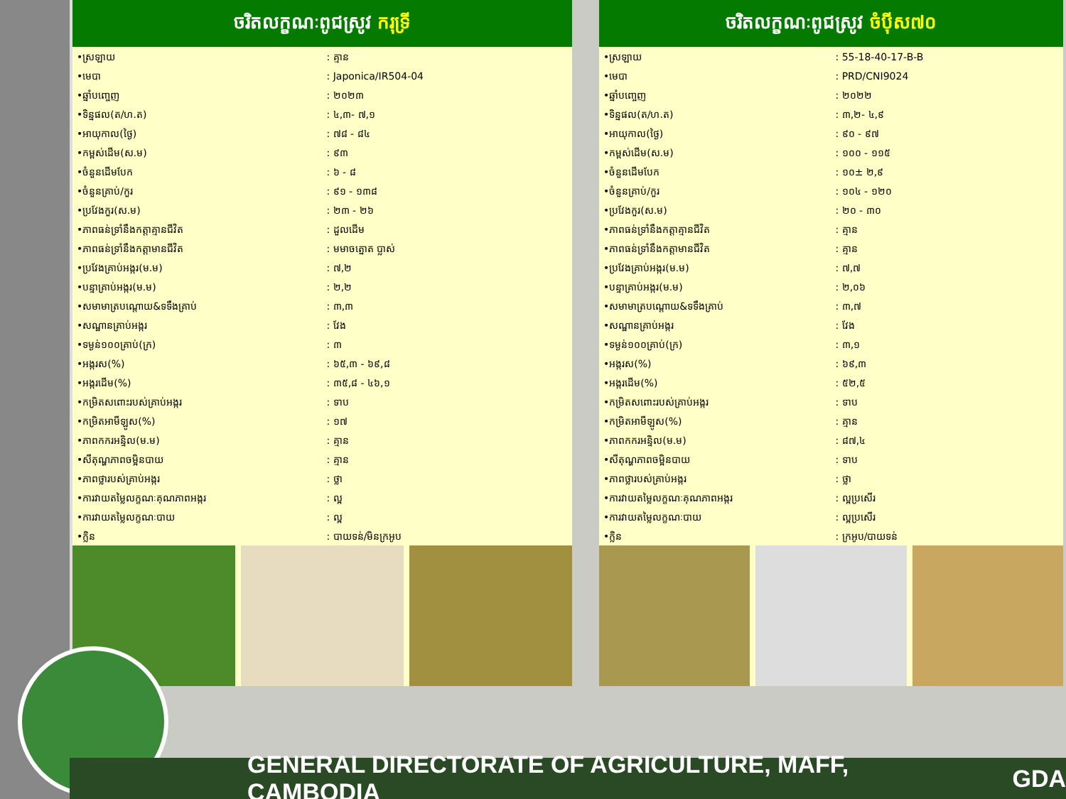ចរិតលក្ខណៈពូជស្រូវ ករុទ្រី
| •ស្រឡាយ | : គ្មាន |
| •មេបា | : Japonica/IR504-04 |
| •ឆ្នាំបញ្ចេញ | : ២០២៣ |
| •ទិន្នផល(ត/ហ.ត) | : ៤,៣- ៧,១ |
| •អាយុកាល(ថ្ងៃ) | : ៧៨ - ៨៤ |
| •កម្ពស់ដើម(ស.ម) | : ៩៣ |
| •ចំនួនដើមបែក | : ៦ - ៨ |
| •ចំនួនគ្រាប់/កួរ | : ៩១ - ១៣៨ |
| •ប្រវែងកួរ(ស.ម) | : ២៣ - ២៦ |
| •ភាពធន់ទ្រាំនឹងកត្តាគ្មានជីវិត | : ដួលដើម |
| •ភាពធន់ទ្រាំនឹងកត្តាមានជីវិត | : មមាចត្នោត ប្លាស់ |
| •ប្រវែងគ្រាប់អង្ករ(ម.ម) | : ៧,២ |
| •បន្ទាគ្រាប់អង្ករ(ម.ម) | : ២,២ |
| •សមាមាត្របណ្ដោយ&ទទឹងគ្រាប់ | : ៣,៣ |
| •សណ្ឋានគ្រាប់អង្ករ | : វែង |
| •ទម្ងន់១០០គ្រាប់(ក្រ) | : ៣ |
| •អង្ករស(%) | : ៦៥,៣ - ៦៩,៨ |
| •អង្ករដើម(%) | : ៣៥,៨ - ៤៦,១ |
| •កម្រិតសពោះរបស់គ្រាប់អង្ករ | : ទាប |
| •កម្រិតអាមីឡូស(%) | : ១៧ |
| •ភាពកករអន្ទិល(ម.ម) | : គ្មាន |
| •សីតុណ្ហភាពចម្អិនបាយ | : គ្មាន |
| •ភាពថ្លារបស់គ្រាប់អង្ករ | : ថ្លា |
| •ការវាយតម្លៃលក្ខណៈគុណភាពអង្ករ | : ល្អ |
| •ការវាយតម្លៃលក្ខណៈបាយ | : ល្អ |
| •ក្លិន | : បាយទន់/មិនក្រអូប |
ចរិតលក្ខណៈពូជស្រូវ ចំប៉ីស៧០
| •ស្រឡាយ | : 55-18-40-17-B-B |
| •មេបា | : PRD/CNI9024 |
| •ឆ្នាំបញ្ចេញ | : ២០២២ |
| •ទិន្នផល(ត/ហ.ត) | : ៣,២- ៤,៩ |
| •អាយុកាល(ថ្ងៃ) | : ៩០ - ៩៧ |
| •កម្ពស់ដើម(ស.ម) | : ១០០ - ១១៥ |
| •ចំនួនដើមបែក | : ១០± ២,៩ |
| •ចំនួនគ្រាប់/កួរ | : ១០៤ - ១២០ |
| •ប្រវែងកួរ(ស.ម) | : ២០ - ៣០ |
| •ភាពធន់ទ្រាំនឹងកត្តាគ្មានជីវិត | : គ្មាន |
| •ភាពធន់ទ្រាំនឹងកត្តាមានជីវិត | : គ្មាន |
| •ប្រវែងគ្រាប់អង្ករ(ម.ម) | : ៧,៧ |
| •បន្ទាគ្រាប់អង្ករ(ម.ម) | : ២,០៦ |
| •សមាមាត្របណ្ដោយ&ទទឹងគ្រាប់ | : ៣,៧ |
| •សណ្ឋានគ្រាប់អង្ករ | : វែង |
| •ទម្ងន់១០០គ្រាប់(ក្រ) | : ៣,១ |
| •អង្ករស(%) | : ៦៩,៣ |
| •អង្ករដើម(%) | : ៥២,៥ |
| •កម្រិតសពោះរបស់គ្រាប់អង្ករ | : ទាប |
| •កម្រិតអាមីឡូស(%) | : គ្មាន |
| •ភាពកករអន្ទិល(ម.ម) | : ៨៧,៤ |
| •សីតុណ្ហភាពចម្អិនបាយ | : ទាប |
| •ភាពថ្លារបស់គ្រាប់អង្ករ | : ថ្លា |
| •ការវាយតម្លៃលក្ខណៈគុណភាពអង្ករ | : ល្អប្រសើរ |
| •ការវាយតម្លៃលក្ខណៈបាយ | : ល្អប្រសើរ |
| •ក្លិន | : ក្រអូប/បាយទន់ |
GENERAL DIRECTORATE OF AGRICULTURE, MAFF, CAMBODIA GDA